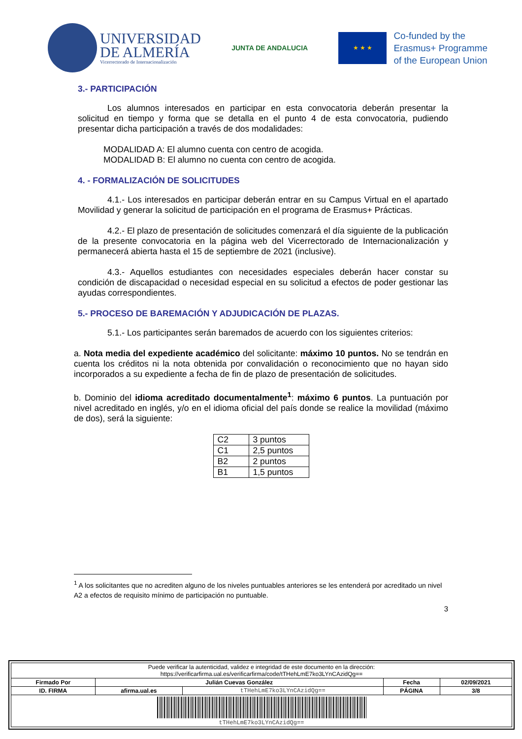UNIVERSIDAD
DE ALMERÍA
Vicerrectorado de Internacionalización
JUNTA DE ANDALUCIA
★ ★ ★
Co-funded by the
Erasmus+ Programme
of the European Union
3.- PARTICIPACIÓN
Los alumnos interesados en participar en esta convocatoria deberán presentar la solicitud en tiempo y forma que se detalla en el punto 4 de esta convocatoria, pudiendo presentar dicha participación a través de dos modalidades:
MODALIDAD A: El alumno cuenta con centro de acogida.
MODALIDAD B: El alumno no cuenta con centro de acogida.
4. - FORMALIZACIÓN DE SOLICITUDES
4.1.- Los interesados en participar deberán entrar en su Campus Virtual en el apartado Movilidad y generar la solicitud de participación en el programa de Erasmus+ Prácticas.
4.2.- El plazo de presentación de solicitudes comenzará el día siguiente de la publicación de la presente convocatoria en la página web del Vicerrectorado de Internacionalización y permanecerá abierta hasta el 15 de septiembre de 2021 (inclusive).
4.3.- Aquellos estudiantes con necesidades especiales deberán hacer constar su condición de discapacidad o necesidad especial en su solicitud a efectos de poder gestionar las ayudas correspondientes.
5.- PROCESO DE BAREMACIÓN Y ADJUDICACIÓN DE PLAZAS.
5.1.- Los participantes serán baremados de acuerdo con los siguientes criterios:
a. Nota media del expediente académico del solicitante: máximo 10 puntos. No se tendrán en cuenta los créditos ni la nota obtenida por convalidación o reconocimiento que no hayan sido incorporados a su expediente a fecha de fin de plazo de presentación de solicitudes.
b. Dominio del idioma acreditado documentalmente<sup>1</sup>: máximo 6 puntos. La puntuación por nivel acreditado en inglés, y/o en el idioma oficial del país donde se realice la movilidad (máximo de dos), será la siguiente:
| C2 | 3 puntos |
| C1 | 2,5 puntos |
| B2 | 2 puntos |
| B1 | 1,5 puntos |
<sup>1</sup> A los solicitantes que no acrediten alguno de los niveles puntuables anteriores se les entenderá por acreditado un nivel A2 a efectos de requisito mínimo de participación no puntuable.
3
| Puede verificar la autenticidad, validez e integridad de este documento en la dirección: https://verificarfirma.ual.es/verificarfirma/code/tTHehLmE7ko3LYnCAzidQg== | | | | |
| Firmado Por | Julián Cuevas González | | Fecha | 02/09/2021 |
| ID. FIRMA | afirma.ual.es | tTHehLmE7ko3LYnCAzidQg== | PÁGINA | 3/8 |
| tTHehLmE7ko3LYnCAzidQg== | | | | |